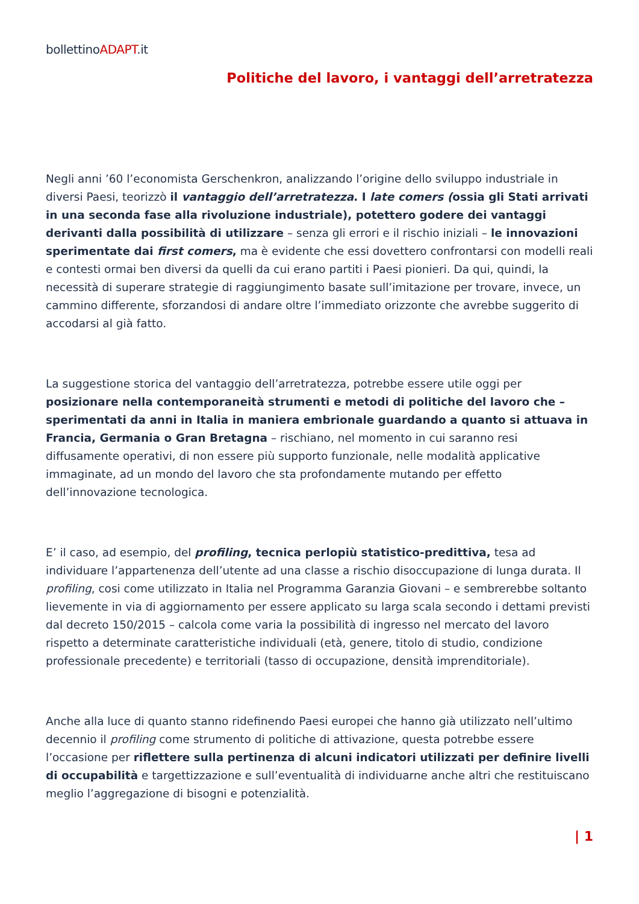bollettinoADAPT.it
Politiche del lavoro, i vantaggi dell’arretratezza
Negli anni ’60 l’economista Gerschenkron, analizzando l’origine dello sviluppo industriale in diversi Paesi, teorizzò il vantaggio dell’arretratezza. I late comers (ossia gli Stati arrivati in una seconda fase alla rivoluzione industriale), potettero godere dei vantaggi derivanti dalla possibilità di utilizzare – senza gli errori e il rischio iniziali – le innovazioni sperimentate dai first comers, ma è evidente che essi dovettero confrontarsi con modelli reali e contesti ormai ben diversi da quelli da cui erano partiti i Paesi pionieri. Da qui, quindi, la necessità di superare strategie di raggiungimento basate sull’imitazione per trovare, invece, un cammino differente, sforzandosi di andare oltre l’immediato orizzonte che avrebbe suggerito di accodarsi al già fatto.
La suggestione storica del vantaggio dell’arretratezza, potrebbe essere utile oggi per posizionare nella contemporaneità strumenti e metodi di politiche del lavoro che – sperimentati da anni in Italia in maniera embrionale guardando a quanto si attuava in Francia, Germania o Gran Bretagna – rischiano, nel momento in cui saranno resi diffusamente operativi, di non essere più supporto funzionale, nelle modalità applicative immaginate, ad un mondo del lavoro che sta profondamente mutando per effetto dell’innovazione tecnologica.
E’ il caso, ad esempio, del profiling, tecnica perlopiù statistico-predittiva, tesa ad individuare l’appartenenza dell’utente ad una classe a rischio disoccupazione di lunga durata. Il profiling, cosi come utilizzato in Italia nel Programma Garanzia Giovani – e sembrerebbe soltanto lievemente in via di aggiornamento per essere applicato su larga scala secondo i dettami previsti dal decreto 150/2015 – calcola come varia la possibilità di ingresso nel mercato del lavoro rispetto a determinate caratteristiche individuali (età, genere, titolo di studio, condizione professionale precedente) e territoriali (tasso di occupazione, densità imprenditoriale).
Anche alla luce di quanto stanno ridefinendo Paesi europei che hanno già utilizzato nell’ultimo decennio il profiling come strumento di politiche di attivazione, questa potrebbe essere l’occasione per riflettere sulla pertinenza di alcuni indicatori utilizzati per definire livelli di occupabilità e targettizzazione e sull’eventualità di individuarne anche altri che restituiscano meglio l’aggregazione di bisogni e potenzialità.
| 1